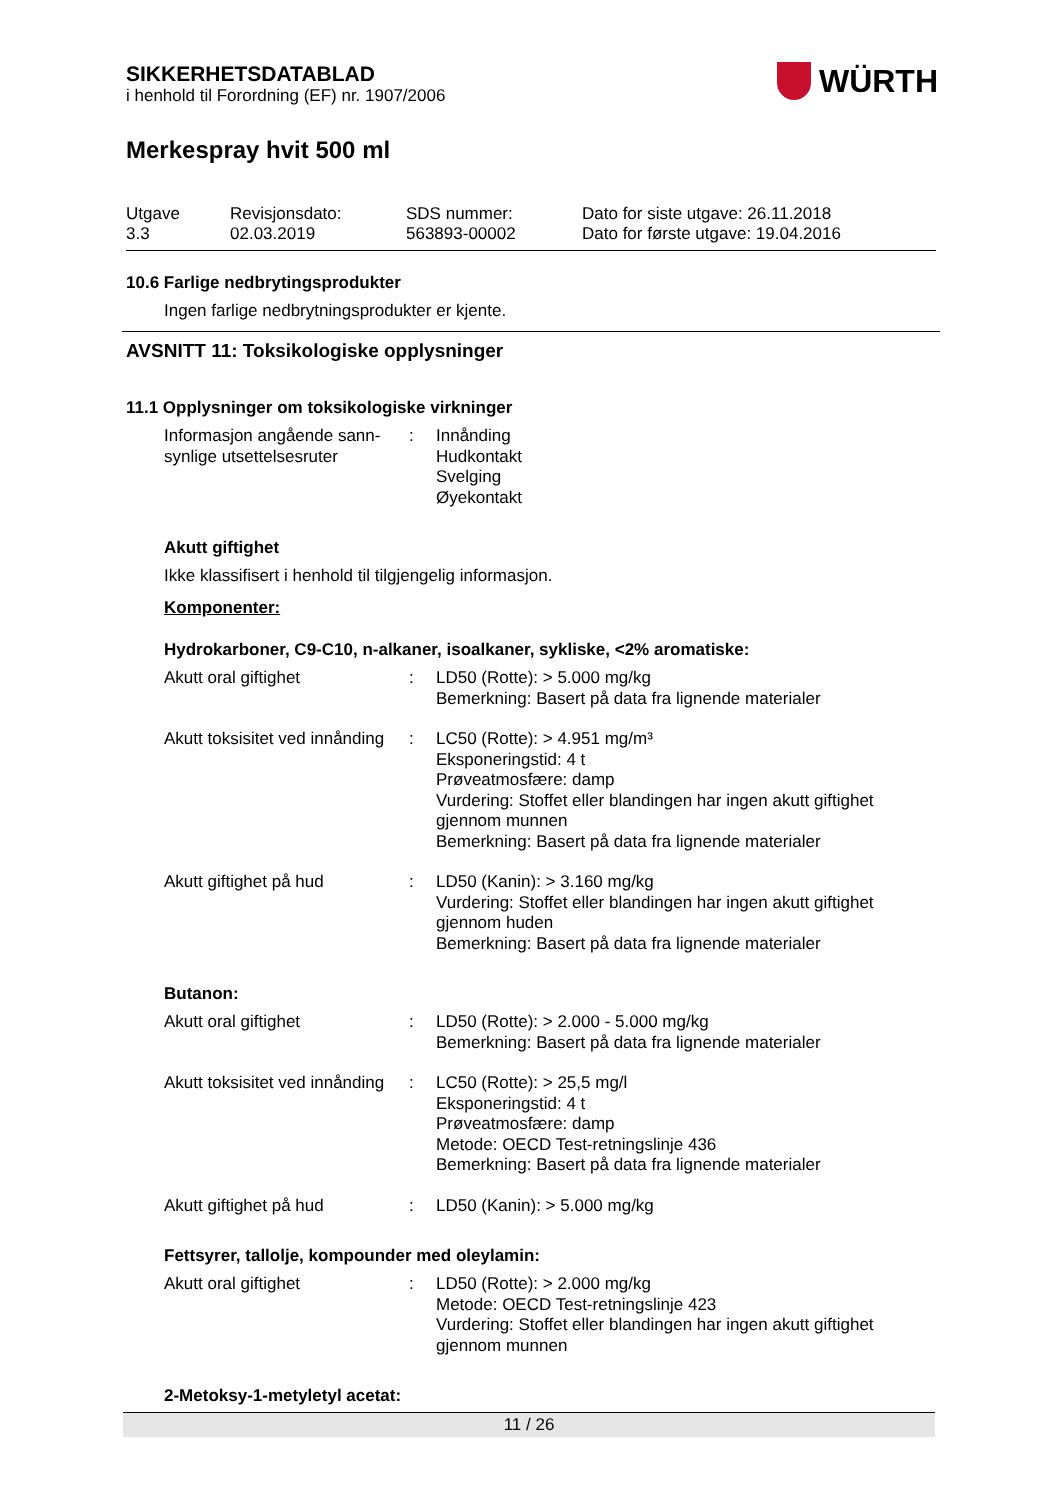SIKKERHETSDATABLAD
i henhold til Forordning (EF) nr. 1907/2006
WÜRTH
Merkespray hvit 500 ml
Utgave
3.3
Revisjonsdato:
02.03.2019
SDS nummer:
563893-00002
Dato for siste utgave: 26.11.2018
Dato for første utgave: 19.04.2016
10.6 Farlige nedbrytingsprodukter
Ingen farlige nedbrytningsprodukter er kjente.
AVSNITT 11: Toksikologiske opplysninger
11.1 Opplysninger om toksikologiske virkninger
Informasjon angående sann-synlige utsettelsesruter
: Innånding
Hudkontakt
Svelging
Øyekontakt
Akutt giftighet
Ikke klassifisert i henhold til tilgjengelig informasjon.
Komponenter:
Hydrokarboner, C9-C10, n-alkaner, isoalkaner, sykliske, <2% aromatiske:
Akutt oral giftighet : LD50 (Rotte): > 5.000 mg/kg
Bemerkning: Basert på data fra lignende materialer
Akutt toksisitet ved innånding
: LC50 (Rotte): > 4.951 mg/m³
Eksponeringstid: 4 t
Prøveatmosfære: damp
Vurdering: Stoffet eller blandingen har ingen akutt giftighet gjennom munnen
Bemerkning: Basert på data fra lignende materialer
Akutt giftighet på hud : LD50 (Kanin): > 3.160 mg/kg
Vurdering: Stoffet eller blandingen har ingen akutt giftighet gjennom huden
Bemerkning: Basert på data fra lignende materialer
Butanon:
Akutt oral giftighet : LD50 (Rotte): > 2.000 - 5.000 mg/kg
Bemerkning: Basert på data fra lignende materialer
Akutt toksisitet ved innånding
: LC50 (Rotte): > 25,5 mg/l
Eksponeringstid: 4 t
Prøveatmosfære: damp
Metode: OECD Test-retningslinje 436
Bemerkning: Basert på data fra lignende materialer
Akutt giftighet på hud : LD50 (Kanin): > 5.000 mg/kg
Fettsyrer, tallolje, kompounder med oleylamin:
Akutt oral giftighet : LD50 (Rotte): > 2.000 mg/kg
Metode: OECD Test-retningslinje 423
Vurdering: Stoffet eller blandingen har ingen akutt giftighet gjennom munnen
2-Metoksy-1-metyletyl acetat:
11 / 26